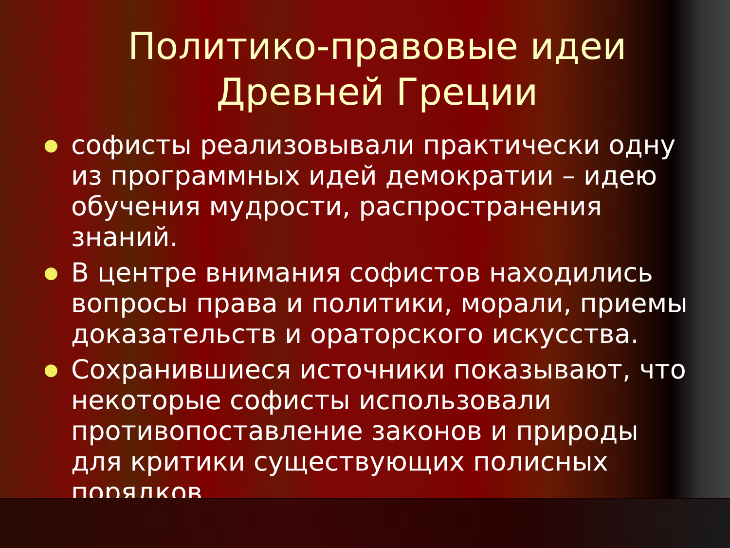Политико-правовые идеи Древней Греции
● софисты реализовывали практически одну из программных идей демократии – идею обучения мудрости, распространения знаний.
● В центре внимания софистов находились вопросы права и политики, морали, приемы доказательств и ораторского искусства.
● Сохранившиеся источники показывают, что некоторые софисты использовали противопоставление законов и природы для критики существующих полисных порядков.